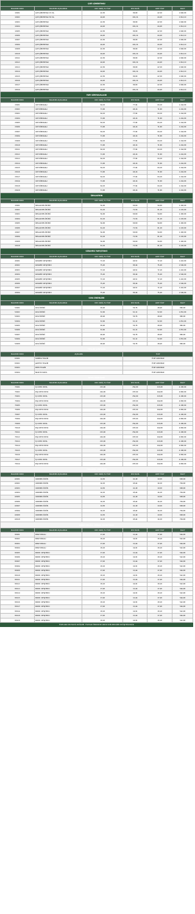| ÇATI ÇİMENTOSU | | | | | |
| MALZEME KODU | MALZEME AÇIKLAMASI | KDV HARİÇ TL FİYAT | KDV DAHİL | ADET FİYAT | PALET |
| 10101 | ÇATI ÇİMENTOSU 25 KG | 82,50 | 99,00 | 82,50 | 1.980,00 |
| 10102 | ÇATI ÇİMENTOSU 50 KG | 84,40 | 101,28 | 84,40 | 1.914,10 |
| 10103 | ÇATI ÇİMENTOSU | 82,50 | 99,00 | 82,50 | 1.980,00 |
| 10104 | ÇATI ÇİMENTOSU | 84,40 | 101,28 | 84,40 | 1.914,10 |
| 10105 | ÇATI ÇİMENTOSU | 82,50 | 99,00 | 82,50 | 1.980,00 |
| 10106 | ÇATI ÇİMENTOSU | 84,40 | 101,28 | 84,40 | 1.914,10 |
| 10107 | ÇATI ÇİMENTOSU | 82,50 | 99,00 | 82,50 | 1.980,00 |
| 10108 | ÇATI ÇİMENTOSU | 84,40 | 101,28 | 84,40 | 1.914,10 |
| 10109 | ÇATI ÇİMENTOSU | 82,50 | 99,00 | 82,50 | 1.980,00 |
| 10110 | ÇATI ÇİMENTOSU | 84,40 | 101,28 | 84,40 | 1.914,10 |
| 10111 | ÇATI ÇİMENTOSU | 82,50 | 99,00 | 82,50 | 1.980,00 |
| 10112 | ÇATI ÇİMENTOSU | 84,40 | 101,28 | 84,40 | 1.914,10 |
| 10113 | ÇATI ÇİMENTOSU | 82,50 | 99,00 | 82,50 | 1.980,00 |
| 10114 | ÇATI ÇİMENTOSU | 84,40 | 101,28 | 84,40 | 1.914,10 |
| 10115 | ÇATI ÇİMENTOSU | 82,50 | 99,00 | 82,50 | 1.980,00 |
| 10116 | ÇATI ÇİMENTOSU | 84,40 | 101,28 | 84,40 | 1.914,10 |
| 10117 | ÇATI ÇİMENTOSU | 82,50 | 99,00 | 82,50 | 1.980,00 |
| 10118 | ÇATI ÇİMENTOSU | 84,40 | 101,28 | 84,40 | 1.914,10 |
| YAPI KİMYASALLARI | | | | | |
| MALZEME KODU | MALZEME AÇIKLAMASI | KDV HARİÇ TL FİYAT | KDV DAHİL | ADET FİYAT | PALET |
| 20101 | YAPI KİMYASALI | 64,20 | 77,04 | 64,20 | 1.284,00 |
| 20102 | YAPI KİMYASALI | 71,90 | 86,28 | 71,90 | 1.438,00 |
| 20103 | YAPI KİMYASALI | 64,20 | 77,04 | 64,20 | 1.284,00 |
| 20104 | YAPI KİMYASALI | 71,90 | 86,28 | 71,90 | 1.438,00 |
| 20105 | YAPI KİMYASALI | 64,20 | 77,04 | 64,20 | 1.284,00 |
| 20106 | YAPI KİMYASALI | 71,90 | 86,28 | 71,90 | 1.438,00 |
| 20107 | YAPI KİMYASALI | 64,20 | 77,04 | 64,20 | 1.284,00 |
| 20108 | YAPI KİMYASALI | 71,90 | 86,28 | 71,90 | 1.438,00 |
| 20109 | YAPI KİMYASALI | 64,20 | 77,04 | 64,20 | 1.284,00 |
| 20110 | YAPI KİMYASALI | 71,90 | 86,28 | 71,90 | 1.438,00 |
| 20111 | YAPI KİMYASALI | 64,20 | 77,04 | 64,20 | 1.284,00 |
| 20112 | YAPI KİMYASALI | 71,90 | 86,28 | 71,90 | 1.438,00 |
| 20113 | YAPI KİMYASALI | 64,20 | 77,04 | 64,20 | 1.284,00 |
| 20114 | YAPI KİMYASALI | 71,90 | 86,28 | 71,90 | 1.438,00 |
| 20115 | YAPI KİMYASALI | 64,20 | 77,04 | 64,20 | 1.284,00 |
| 20116 | YAPI KİMYASALI | 71,90 | 86,28 | 71,90 | 1.438,00 |
| 20117 | YAPI KİMYASALI | 64,20 | 77,04 | 64,20 | 1.284,00 |
| 20118 | YAPI KİMYASALI | 71,90 | 86,28 | 71,90 | 1.438,00 |
| 20119 | YAPI KİMYASALI | 64,20 | 77,04 | 64,20 | 1.284,00 |
| 20120 | YAPI KİMYASALI | 71,90 | 86,28 | 71,90 | 1.438,00 |
| İZOLASYON | | | | | |
| MALZEME KODU | MALZEME AÇIKLAMASI | KDV HARİÇ TL FİYAT | KDV DAHİL | ADET FİYAT | PALET |
| 30101 | İZOLASYON ÜRÜNÜ | 58,00 | 69,60 | 58,00 | 1.160,00 |
| 30102 | İZOLASYON ÜRÜNÜ | 61,30 | 73,56 | 61,30 | 1.226,00 |
| 30103 | İZOLASYON ÜRÜNÜ | 58,00 | 69,60 | 58,00 | 1.160,00 |
| 30104 | İZOLASYON ÜRÜNÜ | 61,30 | 73,56 | 61,30 | 1.226,00 |
| 30105 | İZOLASYON ÜRÜNÜ | 58,00 | 69,60 | 58,00 | 1.160,00 |
| 30106 | İZOLASYON ÜRÜNÜ | 61,30 | 73,56 | 61,30 | 1.226,00 |
| 30107 | İZOLASYON ÜRÜNÜ | 58,00 | 69,60 | 58,00 | 1.160,00 |
| 30108 | İZOLASYON ÜRÜNÜ | 61,30 | 73,56 | 61,30 | 1.226,00 |
| 30109 | İZOLASYON ÜRÜNÜ | 58,00 | 69,60 | 58,00 | 1.160,00 |
| 30110 | İZOLASYON ÜRÜNÜ | 61,30 | 73,56 | 61,30 | 1.226,00 |
| SERAMİK YAPIŞTIRICI | | | | | |
| MALZEME KODU | MALZEME AÇIKLAMASI | KDV HARİÇ TL FİYAT | KDV DAHİL | ADET FİYAT | PALET |
| 40101 | SERAMİK YAPIŞTIRICI | 72,10 | 86,52 | 72,10 | 1.442,00 |
| 40102 | SERAMİK YAPIŞTIRICI | 75,40 | 90,48 | 75,40 | 1.508,00 |
| 40103 | SERAMİK YAPIŞTIRICI | 72,10 | 86,52 | 72,10 | 1.442,00 |
| 40104 | SERAMİK YAPIŞTIRICI | 75,40 | 90,48 | 75,40 | 1.508,00 |
| 40105 | SERAMİK YAPIŞTIRICI | 72,10 | 86,52 | 72,10 | 1.442,00 |
| 40106 | SERAMİK YAPIŞTIRICI | 75,40 | 90,48 | 75,40 | 1.508,00 |
| 40107 | SERAMİK YAPIŞTIRICI | 72,10 | 86,52 | 72,10 | 1.442,00 |
| 40108 | SERAMİK YAPIŞTIRICI | 75,40 | 90,48 | 75,40 | 1.508,00 |
| SIVA ÜRÜNLERİ | | | | | |
| MALZEME KODU | MALZEME AÇIKLAMASI | KDV HARİÇ TL FİYAT | KDV DAHİL | ADET FİYAT | PALET |
| 50101 | SIVA ÜRÜNÜ | 49,80 | 59,76 | 49,80 | 996,00 |
| 50102 | SIVA ÜRÜNÜ | 52,60 | 63,12 | 52,60 | 1.052,00 |
| 50103 | SIVA ÜRÜNÜ | 49,80 | 59,76 | 49,80 | 996,00 |
| 50104 | SIVA ÜRÜNÜ | 52,60 | 63,12 | 52,60 | 1.052,00 |
| 50105 | SIVA ÜRÜNÜ | 49,80 | 59,76 | 49,80 | 996,00 |
| 50106 | SIVA ÜRÜNÜ | 52,60 | 63,12 | 52,60 | 1.052,00 |
| 50107 | SIVA ÜRÜNÜ | 49,80 | 59,76 | 49,80 | 996,00 |
| 50108 | SIVA ÜRÜNÜ | 52,60 | 63,12 | 52,60 | 1.052,00 |
| 50109 | SIVA ÜRÜNÜ | 49,80 | 59,76 | 49,80 | 996,00 |
| TESLİM ŞARTLARI | | | | | |
| MALZEME KODU | AÇIKLAMA | | FİYAT | | |
| 60101 | FABRİKA TESLİM | | FİYAT SORUNUZ | | |
| 60102 | ŞANTİYE TESLİM | | FİYAT SORUNUZ | | |
| 60103 | DEPO TESLİM | | FİYAT SORUNUZ | | |
| 60104 | NAKLİYE DAHİL | | FİYAT SORUNUZ | | |
| BOYA ÜRÜNLERİ | | | | | |
| MALZEME KODU | MALZEME AÇIKLAMASI | KDV HARİÇ TL FİYAT | KDV DAHİL | ADET FİYAT | PALET |
| 70101 | İÇ CEPHE BOYA | 215,00 | 258,00 | 215,00 | 4.300,00 |
| 70102 | DIŞ CEPHE BOYA | 248,00 | 297,60 | 248,00 | 4.960,00 |
| 70103 | İÇ CEPHE BOYA | 215,00 | 258,00 | 215,00 | 4.300,00 |
| 70104 | DIŞ CEPHE BOYA | 248,00 | 297,60 | 248,00 | 4.960,00 |
| 70105 | İÇ CEPHE BOYA | 215,00 | 258,00 | 215,00 | 4.300,00 |
| 70106 | DIŞ CEPHE BOYA | 248,00 | 297,60 | 248,00 | 4.960,00 |
| 70107 | İÇ CEPHE BOYA | 215,00 | 258,00 | 215,00 | 4.300,00 |
| 70108 | DIŞ CEPHE BOYA | 248,00 | 297,60 | 248,00 | 4.960,00 |
| 70109 | İÇ CEPHE BOYA | 215,00 | 258,00 | 215,00 | 4.300,00 |
| 70110 | DIŞ CEPHE BOYA | 248,00 | 297,60 | 248,00 | 4.960,00 |
| 70111 | İÇ CEPHE BOYA | 215,00 | 258,00 | 215,00 | 4.300,00 |
| 70112 | DIŞ CEPHE BOYA | 248,00 | 297,60 | 248,00 | 4.960,00 |
| 70113 | İÇ CEPHE BOYA | 215,00 | 258,00 | 215,00 | 4.300,00 |
| 70114 | DIŞ CEPHE BOYA | 248,00 | 297,60 | 248,00 | 4.960,00 |
| 70115 | İÇ CEPHE BOYA | 215,00 | 258,00 | 215,00 | 4.300,00 |
| 70116 | DIŞ CEPHE BOYA | 248,00 | 297,60 | 248,00 | 4.960,00 |
| 70117 | İÇ CEPHE BOYA | 215,00 | 258,00 | 215,00 | 4.300,00 |
| 70118 | DIŞ CEPHE BOYA | 248,00 | 297,60 | 248,00 | 4.960,00 |
| YARDIMCI ÜRÜNLER | | | | | |
| MALZEME KODU | MALZEME AÇIKLAMASI | KDV HARİÇ TL FİYAT | KDV DAHİL | ADET FİYAT | PALET |
| 80101 | YARDIMCI ÜRÜN | 34,50 | 41,40 | 34,50 | 690,00 |
| 80102 | YARDIMCI ÜRÜN | 38,20 | 45,84 | 38,20 | 764,00 |
| 80103 | YARDIMCI ÜRÜN | 34,50 | 41,40 | 34,50 | 690,00 |
| 80104 | YARDIMCI ÜRÜN | 38,20 | 45,84 | 38,20 | 764,00 |
| 80105 | YARDIMCI ÜRÜN | 34,50 | 41,40 | 34,50 | 690,00 |
| 80106 | YARDIMCI ÜRÜN | 38,20 | 45,84 | 38,20 | 764,00 |
| 80107 | YARDIMCI ÜRÜN | 34,50 | 41,40 | 34,50 | 690,00 |
| 80108 | YARDIMCI ÜRÜN | 38,20 | 45,84 | 38,20 | 764,00 |
| 80109 | YARDIMCI ÜRÜN | 34,50 | 41,40 | 34,50 | 690,00 |
| 80110 | YARDIMCI ÜRÜN | 38,20 | 45,84 | 38,20 | 764,00 |
| DERZ DOLGU - PARKE YAPIŞTIRICI | | | | | |
| MALZEME KODU | MALZEME AÇIKLAMASI | KDV HARİÇ TL FİYAT | KDV DAHİL | ADET FİYAT | PALET |
| 90101 | DERZ DOLGU | 27,40 | 32,88 | 27,40 | 548,00 |
| 90102 | DERZ DOLGU | 29,10 | 34,92 | 29,10 | 582,00 |
| 90103 | DERZ DOLGU | 27,40 | 32,88 | 27,40 | 548,00 |
| 90104 | DERZ DOLGU | 29,10 | 34,92 | 29,10 | 582,00 |
| 90105 | PARKE YAPIŞTIRICI | 27,40 | 32,88 | 27,40 | 548,00 |
| 90106 | PARKE YAPIŞTIRICI | 29,10 | 34,92 | 29,10 | 582,00 |
| 90107 | PARKE YAPIŞTIRICI | 27,40 | 32,88 | 27,40 | 548,00 |
| 90108 | PARKE YAPIŞTIRICI | 29,10 | 34,92 | 29,10 | 582,00 |
| 90109 | PARKE YAPIŞTIRICI | 27,40 | 32,88 | 27,40 | 548,00 |
| 90110 | PARKE YAPIŞTIRICI | 29,10 | 34,92 | 29,10 | 582,00 |
| 90111 | PARKE YAPIŞTIRICI | 27,40 | 32,88 | 27,40 | 548,00 |
| 90112 | PARKE YAPIŞTIRICI | 29,10 | 34,92 | 29,10 | 582,00 |
| 90113 | PARKE YAPIŞTIRICI | 27,40 | 32,88 | 27,40 | 548,00 |
| 90114 | PARKE YAPIŞTIRICI | 29,10 | 34,92 | 29,10 | 582,00 |
| 90115 | PARKE YAPIŞTIRICI | 27,40 | 32,88 | 27,40 | 548,00 |
| 90116 | PARKE YAPIŞTIRICI | 29,10 | 34,92 | 29,10 | 582,00 |
| 90117 | PARKE YAPIŞTIRICI | 27,40 | 32,88 | 27,40 | 548,00 |
| 90118 | PARKE YAPIŞTIRICI | 29,10 | 34,92 | 29,10 | 582,00 |
| 90119 | PARKE YAPIŞTIRICI | 27,40 | 32,88 | 27,40 | 548,00 |
| 90120 | PARKE YAPIŞTIRICI | 29,10 | 34,92 | 29,10 | 582,00 |
FİYATLARA KDV DAHİL DEĞİLDİR. FİYATLAR ÖNCEDEN HABER VERİLMEKSİZİN DEĞİŞTİRİLEBİLİR.